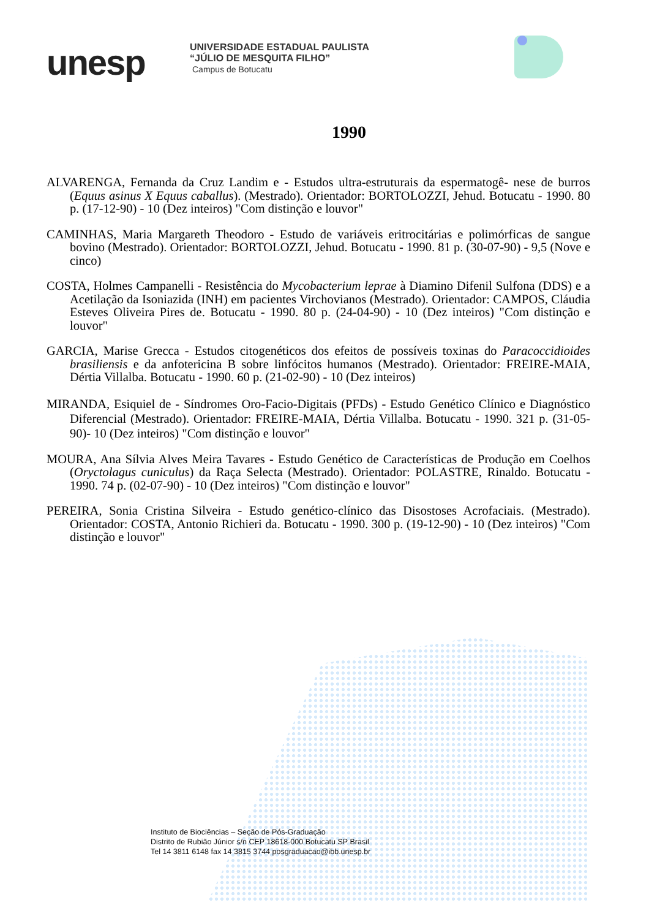unesp
UNIVERSIDADE ESTADUAL PAULISTA
“JÚLIO DE MESQUITA FILHO”
Campus de Botucatu
1990
ALVARENGA, Fernanda da Cruz Landim e - Estudos ultra-estruturais da espermatogê- nese de burros (Equus asinus X Equus caballus). (Mestrado). Orientador: BORTOLOZZI, Jehud. Botucatu - 1990. 80 p. (17-12-90) - 10 (Dez inteiros) "Com distinção e louvor"
CAMINHAS, Maria Margareth Theodoro - Estudo de variáveis eritrocitárias e polimórficas de sangue bovino (Mestrado). Orientador: BORTOLOZZI, Jehud. Botucatu - 1990. 81 p. (30-07-90) - 9,5 (Nove e cinco)
COSTA, Holmes Campanelli - Resistência do Mycobacterium leprae à Diamino Difenil Sulfona (DDS) e a Acetilação da Isoniazida (INH) em pacientes Virchovianos (Mestrado). Orientador: CAMPOS, Cláudia Esteves Oliveira Pires de. Botucatu - 1990. 80 p. (24-04-90) - 10 (Dez inteiros) "Com distinção e louvor"
GARCIA, Marise Grecca - Estudos citogenéticos dos efeitos de possíveis toxinas do Paracoccidioides brasiliensis e da anfotericina B sobre linfócitos humanos (Mestrado). Orientador: FREIRE-MAIA, Dértia Villalba. Botucatu - 1990. 60 p. (21-02-90) - 10 (Dez inteiros)
MIRANDA, Esiquiel de - Síndromes Oro-Facio-Digitais (PFDs) - Estudo Genético Clínico e Diagnóstico Diferencial (Mestrado). Orientador: FREIRE-MAIA, Dértia Villalba. Botucatu - 1990. 321 p. (31-05-90)- 10 (Dez inteiros) "Com distinção e louvor"
MOURA, Ana Sílvia Alves Meira Tavares - Estudo Genético de Características de Produção em Coelhos (Oryctolagus cuniculus) da Raça Selecta (Mestrado). Orientador: POLASTRE, Rinaldo. Botucatu - 1990. 74 p. (02-07-90) - 10 (Dez inteiros) "Com distinção e louvor"
PEREIRA, Sonia Cristina Silveira - Estudo genético-clínico das Disostoses Acrofaciais. (Mestrado). Orientador: COSTA, Antonio Richieri da. Botucatu - 1990. 300 p. (19-12-90) - 10 (Dez inteiros) "Com distinção e louvor"
Instituto de Biociências – Seção de Pós-Graduação
Distrito de Rubião Júnior s/n CEP 18618-000 Botucatu SP Brasil
Tel 14 3811 6148 fax 14 3815 3744 posgraduacao@ibb.unesp.br